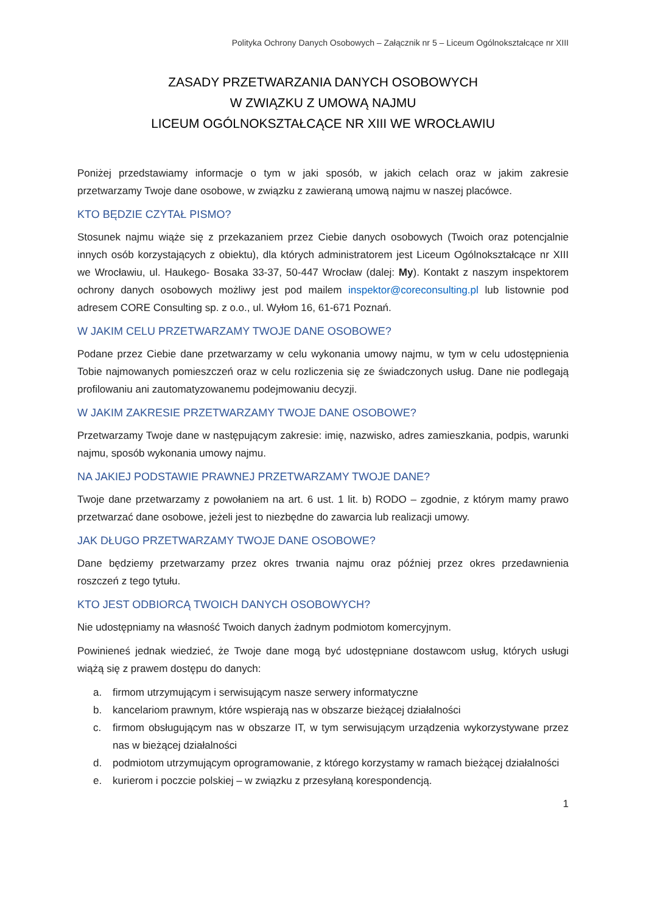Polityka Ochrony Danych Osobowych – Załącznik nr 5 – Liceum Ogólnokształcące nr XIII
ZASADY PRZETWARZANIA DANYCH OSOBOWYCH
W ZWIĄZKU Z UMOWĄ NAJMU
LICEUM OGÓLNOKSZTAŁCĄCE NR XIII WE WROCŁAWIU
Poniżej przedstawiamy informacje o tym w jaki sposób, w jakich celach oraz w jakim zakresie przetwarzamy Twoje dane osobowe, w związku z zawieraną umową najmu w naszej placówce.
KTO BĘDZIE CZYTAŁ PISMO?
Stosunek najmu wiąże się z przekazaniem przez Ciebie danych osobowych (Twoich oraz potencjalnie innych osób korzystających z obiektu), dla których administratorem jest Liceum Ogólnokształcące nr XIII we Wrocławiu, ul. Haukego- Bosaka 33-37, 50-447 Wrocław (dalej: My). Kontakt z naszym inspektorem ochrony danych osobowych możliwy jest pod mailem inspektor@coreconsulting.pl lub listownie pod adresem CORE Consulting sp. z o.o., ul. Wyłom 16, 61-671 Poznań.
W JAKIM CELU PRZETWARZAMY TWOJE DANE OSOBOWE?
Podane przez Ciebie dane przetwarzamy w celu wykonania umowy najmu, w tym w celu udostępnienia Tobie najmowanych pomieszczeń oraz w celu rozliczenia się ze świadczonych usług. Dane nie podlegają profilowaniu ani zautomatyzowanemu podejmowaniu decyzji.
W JAKIM ZAKRESIE PRZETWARZAMY TWOJE DANE OSOBOWE?
Przetwarzamy Twoje dane w następującym zakresie: imię, nazwisko, adres zamieszkania, podpis, warunki najmu, sposób wykonania umowy najmu.
NA JAKIEJ PODSTAWIE PRAWNEJ PRZETWARZAMY TWOJE DANE?
Twoje dane przetwarzamy z powołaniem na art. 6 ust. 1 lit. b) RODO – zgodnie, z którym mamy prawo przetwarzać dane osobowe, jeżeli jest to niezbędne do zawarcia lub realizacji umowy.
JAK DŁUGO PRZETWARZAMY TWOJE DANE OSOBOWE?
Dane będziemy przetwarzamy przez okres trwania najmu oraz później przez okres przedawnienia roszczeń z tego tytułu.
KTO JEST ODBIORCĄ TWOICH DANYCH OSOBOWYCH?
Nie udostępniamy na własność Twoich danych żadnym podmiotom komercyjnym.
Powinieneś jednak wiedzieć, że Twoje dane mogą być udostępniane dostawcom usług, których usługi wiążą się z prawem dostępu do danych:
a. firmom utrzymującym i serwisującym nasze serwery informatyczne
b. kancelariom prawnym, które wspierają nas w obszarze bieżącej działalności
c. firmom obsługującym nas w obszarze IT, w tym serwisującym urządzenia wykorzystywane przez nas w bieżącej działalności
d. podmiotom utrzymującym oprogramowanie, z którego korzystamy w ramach bieżącej działalności
e. kurierom i poczcie polskiej – w związku z przesyłaną korespondencją.
1